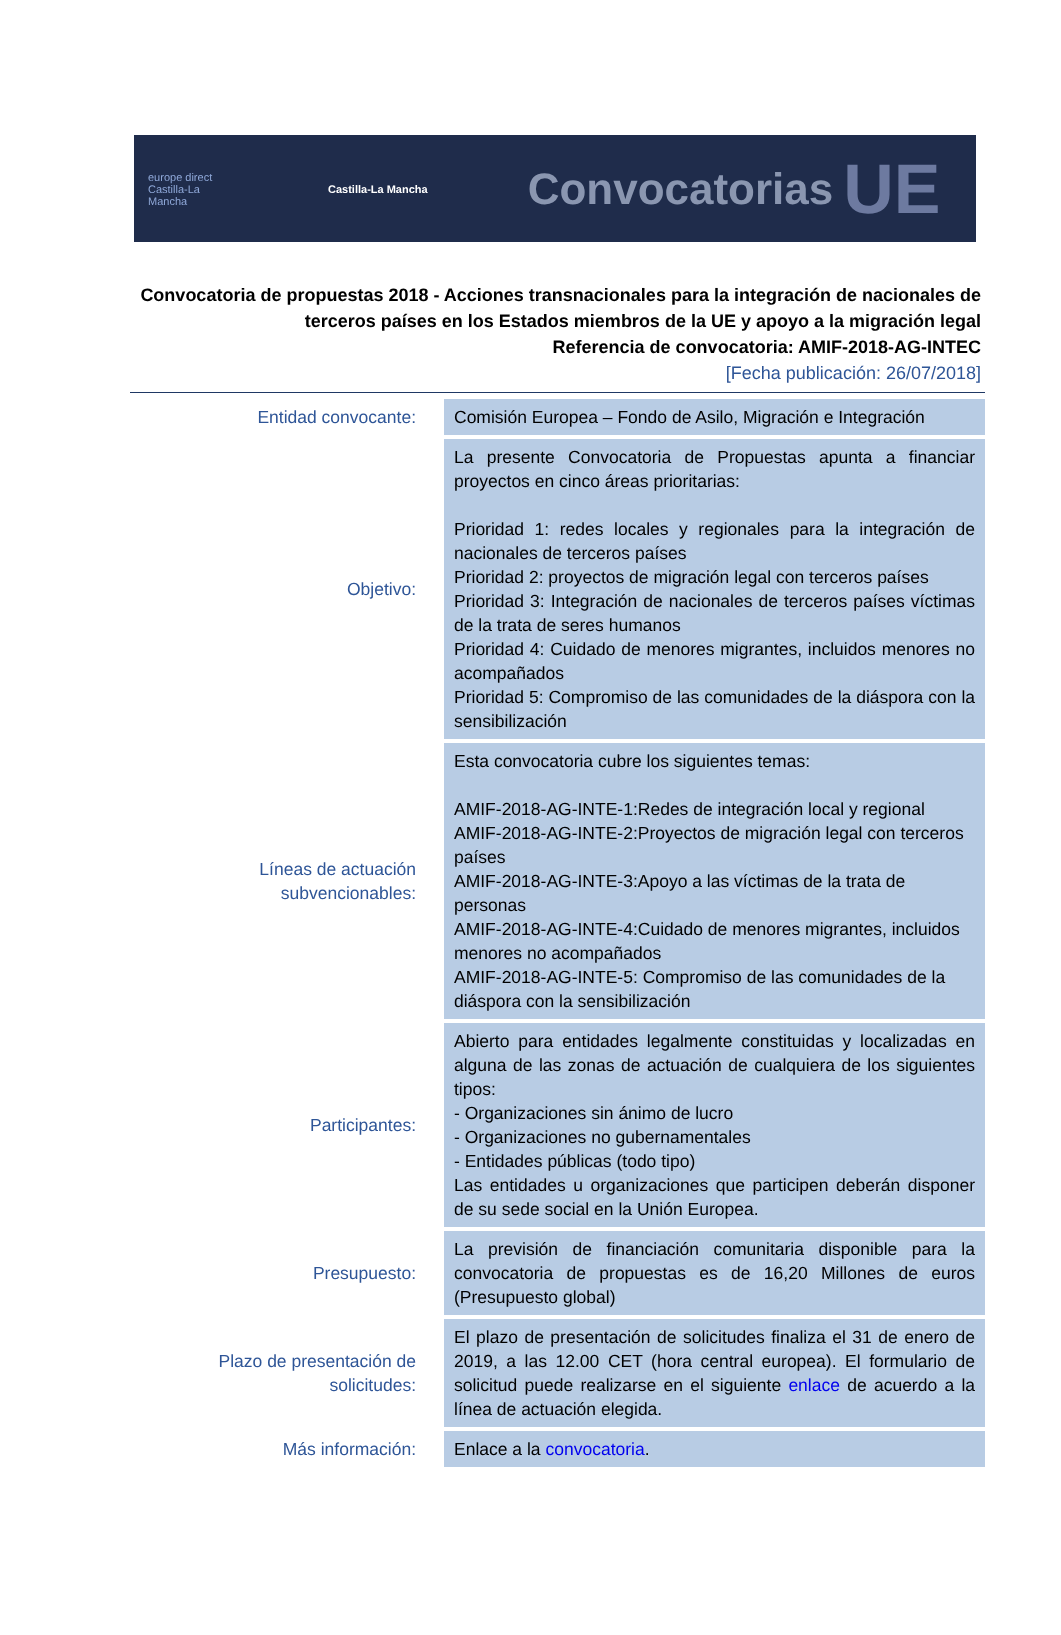europe direct Castilla-La Mancha
Castilla-La Mancha
Convocatorias
UE
Convocatoria de propuestas 2018 - Acciones transnacionales para la integración de nacionales de terceros países en los Estados miembros de la UE y apoyo a la migración legal
Referencia de convocatoria: AMIF-2018-AG-INTEC
[Fecha publicación: 26/07/2018]
| Entidad convocante: | Comisión Europea – Fondo de Asilo, Migración e Integración |
| Objetivo: | La presente Convocatoria de Propuestas apunta a financiar proyectos en cinco áreas prioritarias: Prioridad 1: redes locales y regionales para la integración de nacionales de terceros países Prioridad 2: proyectos de migración legal con terceros países Prioridad 3: Integración de nacionales de terceros países víctimas de la trata de seres humanos Prioridad 4: Cuidado de menores migrantes, incluidos menores no acompañados Prioridad 5: Compromiso de las comunidades de la diáspora con la sensibilización |
| Líneas de actuación subvencionables: | Esta convocatoria cubre los siguientes temas: AMIF-2018-AG-INTE-1:Redes de integración local y regional AMIF-2018-AG-INTE-2:Proyectos de migración legal con terceros países AMIF-2018-AG-INTE-3:Apoyo a las víctimas de la trata de personas AMIF-2018-AG-INTE-4:Cuidado de menores migrantes, incluidos menores no acompañados AMIF-2018-AG-INTE-5: Compromiso de las comunidades de la diáspora con la sensibilización |
| Participantes: | Abierto para entidades legalmente constituidas y localizadas en alguna de las zonas de actuación de cualquiera de los siguientes tipos: - Organizaciones sin ánimo de lucro - Organizaciones no gubernamentales - Entidades públicas (todo tipo) Las entidades u organizaciones que participen deberán disponer de su sede social en la Unión Europea. |
| Presupuesto: | La previsión de financiación comunitaria disponible para la convocatoria de propuestas es de 16,20 Millones de euros (Presupuesto global) |
| Plazo de presentación de solicitudes: | El plazo de presentación de solicitudes finaliza el 31 de enero de 2019, a las 12.00 CET (hora central europea). El formulario de solicitud puede realizarse en el siguiente enlace de acuerdo a la línea de actuación elegida. |
| Más información: | Enlace a la convocatoria . |